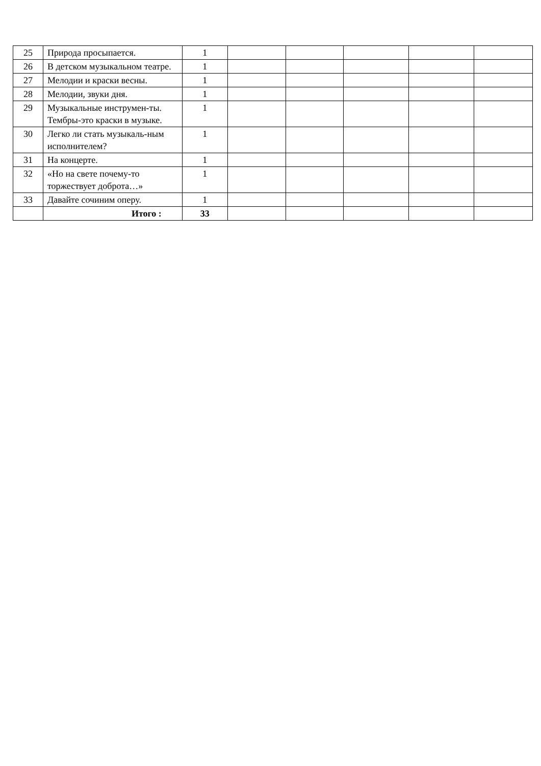| 25 | Природа просыпается. | 1 | | | | | |
| 26 | В детском музыкальном театре. | 1 | | | | | |
| 27 | Мелодии и краски весны. | 1 | | | | | |
| 28 | Мелодии, звуки дня. | 1 | | | | | |
| 29 | Музыкальные инструмен-ты. Тембры-это краски в музыке. | 1 | | | | | |
| 30 | Легко ли стать музыкаль-ным исполнителем? | 1 | | | | | |
| 31 | На концерте. | 1 | | | | | |
| 32 | «Но на свете почему-то торжествует доброта…» | 1 | | | | | |
| 33 | Давайте сочиним оперу. | 1 | | | | | |
| | Итого : | 33 | | | | | |